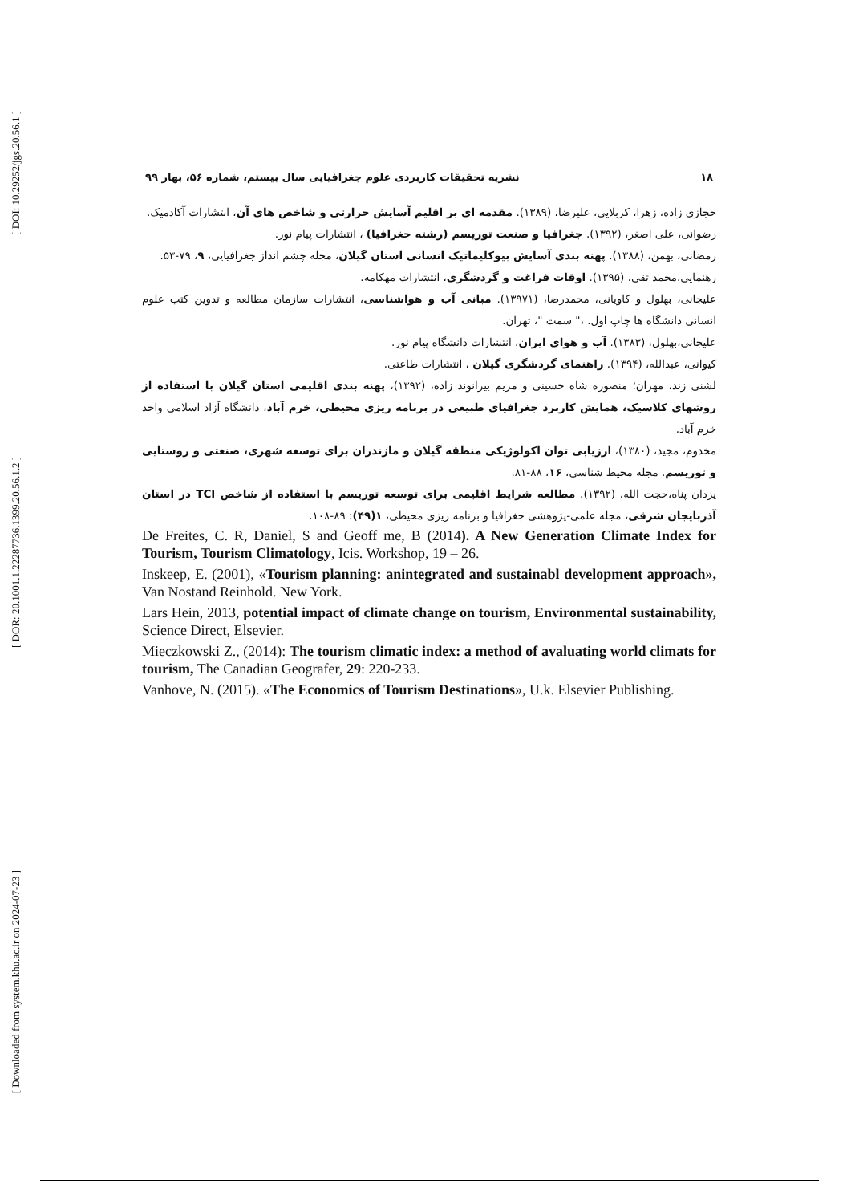[ DOI: 10.29252/jgs.20.56.1 ]
[ DOR: 20.1001.1.22287736.1399.20.56.1.2 ]
[ Downloaded from system.khu.ac.ir on 2024-07-23 ]
۱۸ نشریه تحقیقات کاربردی علوم جغرافیایی سال بیستم، شماره ۵۶، بهار ۹۹
حجازی زاده، زهرا، کربلایی، علیرضا، (۱۳۸۹). مقدمه ای بر اقلیم آسایش حرارتی و شاخص های آن، انتشارات آکادمیک.
رضوانی، علی اصغر، (۱۳۹۲). جغرافیا و صنعت توریسم (رشته جغرافیا) ، انتشارات پیام نور.
رمضانی، بهمن، (۱۳۸۸). پهنه بندی آسایش بیوکلیماتیک انسانی استان گیلان، مجله چشم انداز جغرافیایی، ۹، ۷۹-۵۳.
رهنمایی،محمد تقی، (۱۳۹۵). اوقات فراغت و گردشگری، انتشارات مهکامه.
علیجانی، بهلول و کاویانی، محمدرضا، (۱۳۹۷۱). مبانی آب و هواشناسی، انتشارات سازمان مطالعه و تدوین کتب علوم انسانی دانشگاه ها چاپ اول. ،" سمت "، تهران.
علیجانی،بهلول، (۱۳۸۳). آب و هوای ایران، انتشارات دانشگاه پیام نور.
کیوانی، عبدالله، (۱۳۹۴). راهنمای گردشگری گیلان ، انتشارات طاعتی.
لشنی زند، مهران؛ منصوره شاه حسینی و مریم بیرانوند زاده، (۱۳۹۲)، پهنه بندی اقلیمی استان گیلان با استفاده از روشهای کلاسیک، همایش کاربرد جغرافیای طبیعی در برنامه ریزی محیطی، خرم آباد، دانشگاه آزاد اسلامی واحد خرم آباد.
مخدوم، مجید، (۱۳۸۰)، ارزیابی توان اکولوژیکی منطقه گیلان و مازندران برای توسعه شهری، صنعتی و روستایی و توریسم. مجله محیط شناسی، ۱۶، ۸۸-۸۱.
یزدان پناه،حجت الله، (۱۳۹۲). مطالعه شرایط اقلیمی برای توسعه توریسم با استفاده از شاخص TCI در استان آذربایجان شرقی، مجله علمی-پژوهشی جغرافیا و برنامه ریزی محیطی، ۱(۴۹): ۸۹-۱۰۸.
De Freites, C. R, Daniel, S and Geoff me, B (2014). A New Generation Climate Index for Tourism, Tourism Climatology, Icis. Workshop, 19 – 26.
Inskeep, E. (2001), «Tourism planning: anintegrated and sustainabl development approach», Van Nostand Reinhold. New York.
Lars Hein, 2013, potential impact of climate change on tourism, Environmental sustainability, Science Direct, Elsevier.
Mieczkowski Z., (2014): The tourism climatic index: a method of avaluating world climats for tourism, The Canadian Geografer, 29: 220-233.
Vanhove, N. (2015). «The Economics of Tourism Destinations», U.k. Elsevier Publishing.